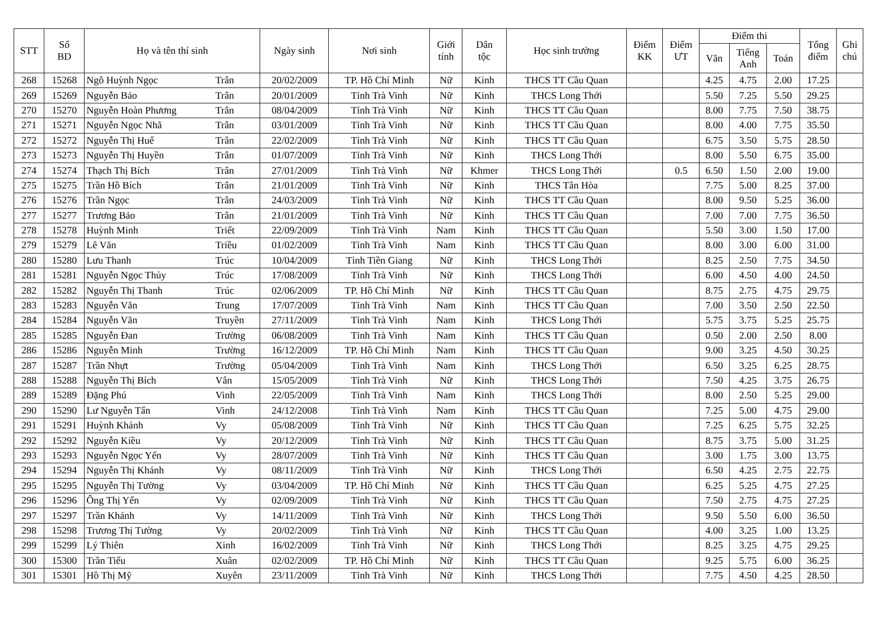| STT | Số BD | Họ và tên thí sinh | | Ngày sinh | Nơi sinh | Giới tính | Dân tộc | Học sinh trường | Điểm KK | Điểm ƯT | Điểm thi | | | Tổng điểm | Ghi chú |
| --- | --- | --- | --- | --- | --- | --- | --- | --- | --- | --- | --- | --- | --- | --- | --- |
| | | | | | | | | | | | Văn | Tiếng Anh | Toán | | |
| 268 | 15268 | Ngô Huỳnh Ngọc | Trân | 20/02/2009 | TP. Hồ Chí Minh | Nữ | Kinh | THCS TT Cầu Quan | | | 4.25 | 4.75 | 2.00 | 17.25 | |
| 269 | 15269 | Nguyễn Bảo | Trân | 20/01/2009 | Tỉnh Trà Vinh | Nữ | Kinh | THCS Long Thới | | | 5.50 | 7.25 | 5.50 | 29.25 | |
| 270 | 15270 | Nguyễn Hoàn Phương | Trân | 08/04/2009 | Tỉnh Trà Vinh | Nữ | Kinh | THCS TT Cầu Quan | | | 8.00 | 7.75 | 7.50 | 38.75 | |
| 271 | 15271 | Nguyễn Ngọc Nhã | Trân | 03/01/2009 | Tỉnh Trà Vinh | Nữ | Kinh | THCS TT Cầu Quan | | | 8.00 | 4.00 | 7.75 | 35.50 | |
| 272 | 15272 | Nguyễn Thị Huế | Trân | 22/02/2009 | Tỉnh Trà Vinh | Nữ | Kinh | THCS TT Cầu Quan | | | 6.75 | 3.50 | 5.75 | 28.50 | |
| 273 | 15273 | Nguyễn Thị Huyền | Trân | 01/07/2009 | Tỉnh Trà Vinh | Nữ | Kinh | THCS Long Thới | | | 8.00 | 5.50 | 6.75 | 35.00 | |
| 274 | 15274 | Thạch Thị Bích | Trân | 27/01/2009 | Tỉnh Trà Vinh | Nữ | Khmer | THCS Long Thới | | 0.5 | 6.50 | 1.50 | 2.00 | 19.00 | |
| 275 | 15275 | Trần Hồ Bích | Trân | 21/01/2009 | Tỉnh Trà Vinh | Nữ | Kinh | THCS Tân Hòa | | | 7.75 | 5.00 | 8.25 | 37.00 | |
| 276 | 15276 | Trần Ngọc | Trân | 24/03/2009 | Tỉnh Trà Vinh | Nữ | Kinh | THCS TT Cầu Quan | | | 8.00 | 9.50 | 5.25 | 36.00 | |
| 277 | 15277 | Trương Bảo | Trân | 21/01/2009 | Tỉnh Trà Vinh | Nữ | Kinh | THCS TT Cầu Quan | | | 7.00 | 7.00 | 7.75 | 36.50 | |
| 278 | 15278 | Huỳnh Minh | Triết | 22/09/2009 | Tỉnh Trà Vinh | Nam | Kinh | THCS TT Cầu Quan | | | 5.50 | 3.00 | 1.50 | 17.00 | |
| 279 | 15279 | Lê Văn | Triều | 01/02/2009 | Tỉnh Trà Vinh | Nam | Kinh | THCS TT Cầu Quan | | | 8.00 | 3.00 | 6.00 | 31.00 | |
| 280 | 15280 | Lưu Thanh | Trúc | 10/04/2009 | Tỉnh Tiền Giang | Nữ | Kinh | THCS Long Thới | | | 8.25 | 2.50 | 7.75 | 34.50 | |
| 281 | 15281 | Nguyễn Ngọc Thủy | Trúc | 17/08/2009 | Tỉnh Trà Vinh | Nữ | Kinh | THCS Long Thới | | | 6.00 | 4.50 | 4.00 | 24.50 | |
| 282 | 15282 | Nguyễn Thị Thanh | Trúc | 02/06/2009 | TP. Hồ Chí Minh | Nữ | Kinh | THCS TT Cầu Quan | | | 8.75 | 2.75 | 4.75 | 29.75 | |
| 283 | 15283 | Nguyễn Văn | Trung | 17/07/2009 | Tỉnh Trà Vinh | Nam | Kinh | THCS TT Cầu Quan | | | 7.00 | 3.50 | 2.50 | 22.50 | |
| 284 | 15284 | Nguyễn Văn | Truyền | 27/11/2009 | Tỉnh Trà Vinh | Nam | Kinh | THCS Long Thới | | | 5.75 | 3.75 | 5.25 | 25.75 | |
| 285 | 15285 | Nguyễn Đan | Trường | 06/08/2009 | Tỉnh Trà Vinh | Nam | Kinh | THCS TT Cầu Quan | | | 0.50 | 2.00 | 2.50 | 8.00 | |
| 286 | 15286 | Nguyễn Minh | Trường | 16/12/2009 | TP. Hồ Chí Minh | Nam | Kinh | THCS TT Cầu Quan | | | 9.00 | 3.25 | 4.50 | 30.25 | |
| 287 | 15287 | Trần Nhựt | Trường | 05/04/2009 | Tỉnh Trà Vinh | Nam | Kinh | THCS Long Thới | | | 6.50 | 3.25 | 6.25 | 28.75 | |
| 288 | 15288 | Nguyễn Thị Bích | Vân | 15/05/2009 | Tỉnh Trà Vinh | Nữ | Kinh | THCS Long Thới | | | 7.50 | 4.25 | 3.75 | 26.75 | |
| 289 | 15289 | Đặng Phú | Vinh | 22/05/2009 | Tỉnh Trà Vinh | Nam | Kinh | THCS Long Thới | | | 8.00 | 2.50 | 5.25 | 29.00 | |
| 290 | 15290 | Lư Nguyễn Tấn | Vinh | 24/12/2008 | Tỉnh Trà Vinh | Nam | Kinh | THCS TT Cầu Quan | | | 7.25 | 5.00 | 4.75 | 29.00 | |
| 291 | 15291 | Huỳnh Khánh | Vy | 05/08/2009 | Tỉnh Trà Vinh | Nữ | Kinh | THCS TT Cầu Quan | | | 7.25 | 6.25 | 5.75 | 32.25 | |
| 292 | 15292 | Nguyễn Kiều | Vy | 20/12/2009 | Tỉnh Trà Vinh | Nữ | Kinh | THCS TT Cầu Quan | | | 8.75 | 3.75 | 5.00 | 31.25 | |
| 293 | 15293 | Nguyễn Ngọc Yến | Vy | 28/07/2009 | Tỉnh Trà Vinh | Nữ | Kinh | THCS TT Cầu Quan | | | 3.00 | 1.75 | 3.00 | 13.75 | |
| 294 | 15294 | Nguyễn Thị Khánh | Vy | 08/11/2009 | Tỉnh Trà Vinh | Nữ | Kinh | THCS Long Thới | | | 6.50 | 4.25 | 2.75 | 22.75 | |
| 295 | 15295 | Nguyễn Thị Tường | Vy | 03/04/2009 | TP. Hồ Chí Minh | Nữ | Kinh | THCS TT Cầu Quan | | | 6.25 | 5.25 | 4.75 | 27.25 | |
| 296 | 15296 | Ông Thị Yến | Vy | 02/09/2009 | Tỉnh Trà Vinh | Nữ | Kinh | THCS TT Cầu Quan | | | 7.50 | 2.75 | 4.75 | 27.25 | |
| 297 | 15297 | Trần Khánh | Vy | 14/11/2009 | Tỉnh Trà Vinh | Nữ | Kinh | THCS Long Thới | | | 9.50 | 5.50 | 6.00 | 36.50 | |
| 298 | 15298 | Trương Thị Tường | Vy | 20/02/2009 | Tỉnh Trà Vinh | Nữ | Kinh | THCS TT Cầu Quan | | | 4.00 | 3.25 | 1.00 | 13.25 | |
| 299 | 15299 | Lý Thiên | Xinh | 16/02/2009 | Tỉnh Trà Vinh | Nữ | Kinh | THCS Long Thới | | | 8.25 | 3.25 | 4.75 | 29.25 | |
| 300 | 15300 | Trần Tiểu | Xuân | 02/02/2009 | TP. Hồ Chí Minh | Nữ | Kinh | THCS TT Cầu Quan | | | 9.25 | 5.75 | 6.00 | 36.25 | |
| 301 | 15301 | Hồ Thị Mỹ | Xuyên | 23/11/2009 | Tỉnh Trà Vinh | Nữ | Kinh | THCS Long Thới | | | 7.75 | 4.50 | 4.25 | 28.50 | |